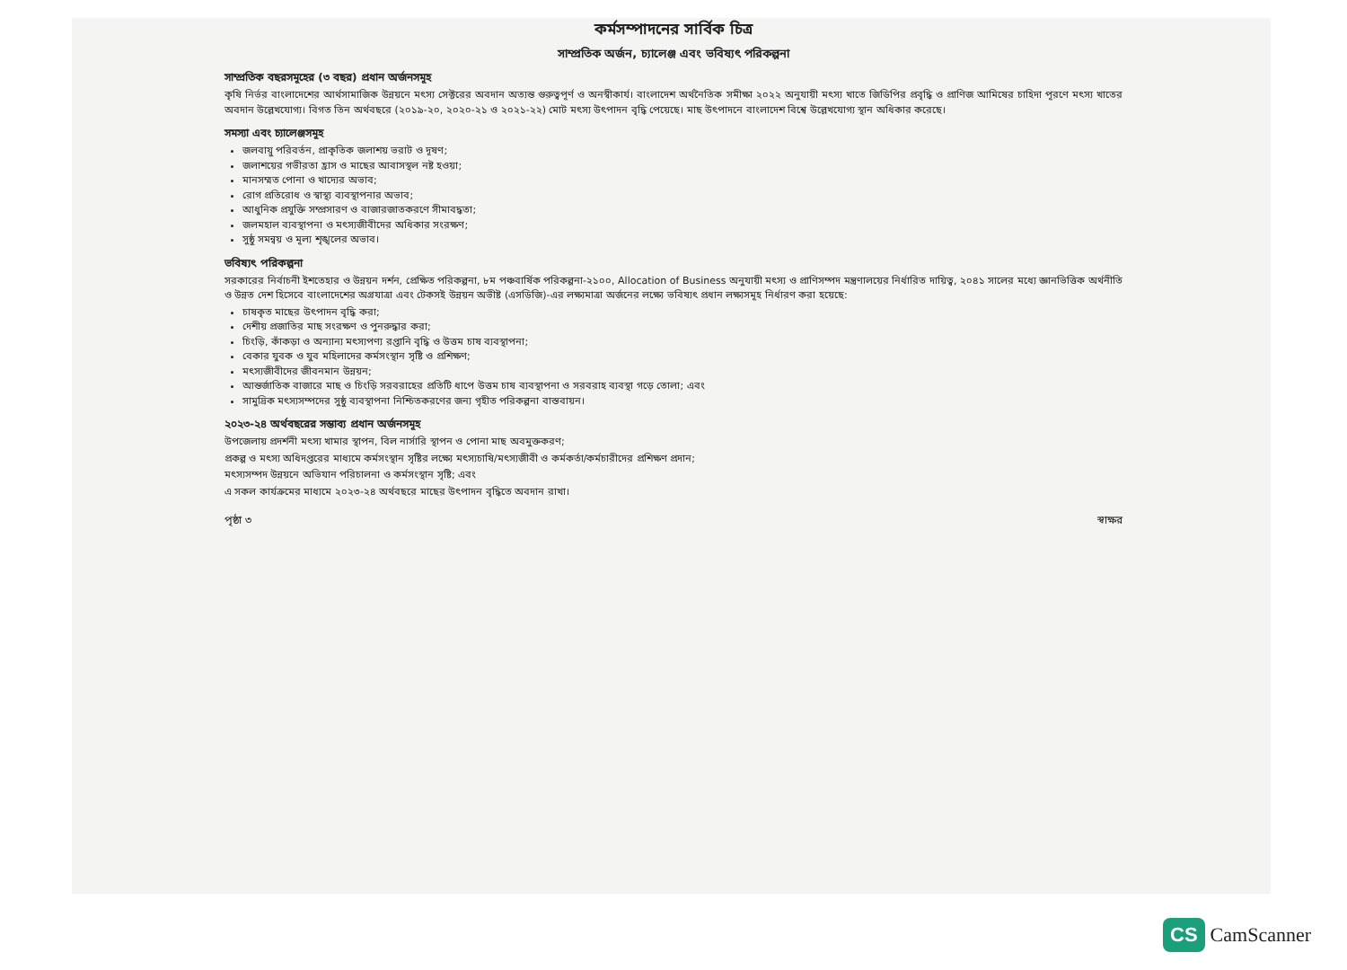কর্মসম্পাদনের সার্বিক চিত্র
সাম্প্রতিক অর্জন, চ্যালেঞ্জ এবং ভবিষ্যৎ পরিকল্পনা
সাম্প্রতিক বছরসমূহের (৩ বছর) প্রধান অর্জনসমূহ
কৃষি নির্ভর বাংলাদেশের আর্থসামাজিক উন্নয়নে মৎস্য সেক্টরের অবদান অত্যন্ত গুরুত্বপূর্ণ ও অনস্বীকার্য। বাংলাদেশ অর্থনৈতিক সমীক্ষা ২০২২ অনুযায়ী মৎস্য খাতে জিডিপির প্রবৃদ্ধি ও প্রাণিজ আমিষের চাহিদা পূরণে মৎস্য খাতের অবদান উল্লেখযোগ্য। বিগত তিন অর্থবছরে (২০১৯-২০, ২০২০-২১ ও ২০২১-২২) মোট মৎস্য উৎপাদন বৃদ্ধি পেয়েছে। মাছ উৎপাদনে বাংলাদেশ বিশ্বে উল্লেখযোগ্য স্থান অধিকার করেছে।
সমস্যা এবং চ্যালেঞ্জসমূহ
জলবায়ু পরিবর্তন, প্রাকৃতিক জলাশয় ভরাট ও দূষণ;
জলাশয়ের গভীরতা হ্রাস ও মাছের আবাসস্থল নষ্ট হওয়া;
মানসম্মত পোনা ও খাদ্যের অভাব;
রোগ প্রতিরোধ ও স্বাস্থ্য ব্যবস্থাপনার অভাব;
আধুনিক প্রযুক্তি সম্প্রসারণ ও বাজারজাতকরণে সীমাবদ্ধতা;
জলমহাল ব্যবস্থাপনা ও মৎস্যজীবীদের অধিকার সংরক্ষণ;
সুষ্ঠু সমন্বয় ও মূল্য শৃঙ্খলের অভাব।
ভবিষ্যৎ পরিকল্পনা
সরকারের নির্বাচনী ইশতেহার ও উন্নয়ন দর্শন, প্রেক্ষিত পরিকল্পনা, ৮ম পঞ্চবার্ষিক পরিকল্পনা-২১০০, Allocation of Business অনুযায়ী মৎস্য ও প্রাণিসম্পদ মন্ত্রণালয়ের নির্ধারিত দায়িত্ব, ২০৪১ সালের মধ্যে জ্ঞানভিত্তিক অর্থনীতি ও উন্নত দেশ হিসেবে বাংলাদেশের অগ্রযাত্রা এবং টেকসই উন্নয়ন অভীষ্ট (এসডিজি)-এর লক্ষ্যমাত্রা অর্জনের লক্ষ্যে ভবিষ্যৎ প্রধান লক্ষ্যসমূহ নির্ধারণ করা হয়েছে:
চাষকৃত মাছের উৎপাদন বৃদ্ধি করা;
দেশীয় প্রজাতির মাছ সংরক্ষণ ও পুনরুদ্ধার করা;
চিংড়ি, কাঁকড়া ও অন্যান্য মৎস্যপণ্য রপ্তানি বৃদ্ধি ও উত্তম চাষ ব্যবস্থাপনা;
বেকার যুবক ও যুব মহিলাদের কর্মসংস্থান সৃষ্টি ও প্রশিক্ষণ;
মৎস্যজীবীদের জীবনমান উন্নয়ন;
আন্তর্জাতিক বাজারে মাছ ও চিংড়ি সরবরাহের প্রতিটি ধাপে উত্তম চাষ ব্যবস্থাপনা ও সরবরাহ ব্যবস্থা গড়ে তোলা; এবং
সামুদ্রিক মৎস্যসম্পদের সুষ্ঠু ব্যবস্থাপনা নিশ্চিতকরণের জন্য গৃহীত পরিকল্পনা বাস্তবায়ন।
২০২৩-২৪ অর্থবছরের সম্ভাব্য প্রধান অর্জনসমূহ
উপজেলায় প্রদর্শনী মৎস্য খামার স্থাপন, বিল নার্সারি স্থাপন ও পোনা মাছ অবমুক্তকরণ;
প্রকল্প ও মৎস্য অধিদপ্তরের মাধ্যমে কর্মসংস্থান সৃষ্টির লক্ষ্যে মৎস্যচাষি/মৎস্যজীবী ও কর্মকর্তা/কর্মচারীদের প্রশিক্ষণ প্রদান;
মৎস্যসম্পদ উন্নয়নে অভিযান পরিচালনা ও কর্মসংস্থান সৃষ্টি; এবং
এ সকল কার্যক্রমের মাধ্যমে ২০২৩-২৪ অর্থবছরে মাছের উৎপাদন বৃদ্ধিতে অবদান রাখা।
পৃষ্ঠা ৩ স্বাক্ষর
CS CamScanner